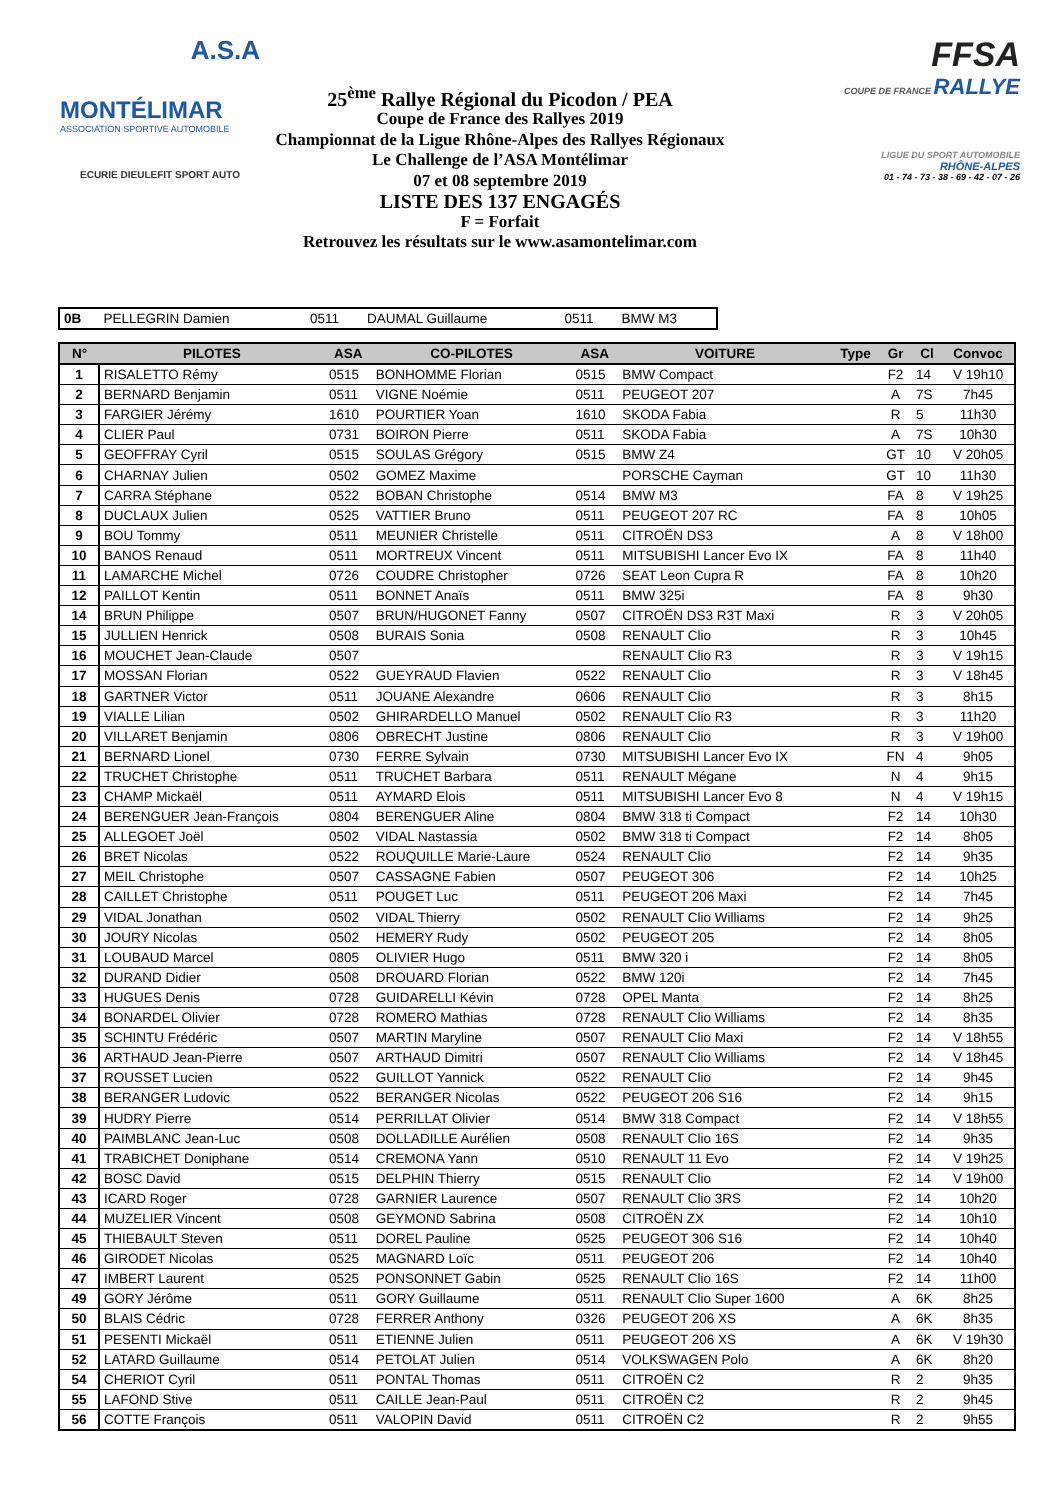A.S.A
MONTÉLIMAR
ASSOCIATION SPORTIVE AUTOMOBILE
ECURIE DIEULEFIT SPORT AUTO
25<sup>ème</sup> Rallye Régional du Picodon / PEA
Coupe de France des Rallyes 2019
Championnat de la Ligue Rhône-Alpes des Rallyes Régionaux
Le Challenge de l’ASA Montélimar
07 et 08 septembre 2019
LISTE DES 137 ENGAGÉS
F = Forfait
Retrouvez les résultats sur le www.asamontelimar.com
FFSA
COUPE DE FRANCE RALLYE
LIGUE DU SPORT AUTOMOBILE
RHÔNE-ALPES
01 - 74 - 73 - 38 - 69 - 42 - 07 - 26
| 0B | PELLEGRIN Damien | 0511 | DAUMAL Guillaume | 0511 | BMW M3 |
| N° | PILOTES | ASA | CO-PILOTES | ASA | VOITURE | Type | Gr | Cl | Convoc |
| --- | --- | --- | --- | --- | --- | --- | --- | --- | --- |
| 1 | RISALETTO Rémy | 0515 | BONHOMME Florian | 0515 | BMW Compact | | F2 | 14 | V 19h10 |
| 2 | BERNARD Benjamin | 0511 | VIGNE Noémie | 0511 | PEUGEOT 207 | | A | 7S | 7h45 |
| 3 | FARGIER Jérémy | 1610 | POURTIER Yoan | 1610 | SKODA Fabia | | R | 5 | 11h30 |
| 4 | CLIER Paul | 0731 | BOIRON Pierre | 0511 | SKODA Fabia | | A | 7S | 10h30 |
| 5 | GEOFFRAY Cyril | 0515 | SOULAS Grégory | 0515 | BMW Z4 | | GT | 10 | V 20h05 |
| 6 | CHARNAY Julien | 0502 | GOMEZ Maxime | | PORSCHE Cayman | | GT | 10 | 11h30 |
| 7 | CARRA Stéphane | 0522 | BOBAN Christophe | 0514 | BMW M3 | | FA | 8 | V 19h25 |
| 8 | DUCLAUX Julien | 0525 | VATTIER Bruno | 0511 | PEUGEOT 207 RC | | FA | 8 | 10h05 |
| 9 | BOU Tommy | 0511 | MEUNIER Christelle | 0511 | CITROËN DS3 | | A | 8 | V 18h00 |
| 10 | BANOS Renaud | 0511 | MORTREUX Vincent | 0511 | MITSUBISHI Lancer Evo IX | | FA | 8 | 11h40 |
| 11 | LAMARCHE Michel | 0726 | COUDRE Christopher | 0726 | SEAT Leon Cupra R | | FA | 8 | 10h20 |
| 12 | PAILLOT Kentin | 0511 | BONNET Anaïs | 0511 | BMW 325i | | FA | 8 | 9h30 |
| 14 | BRUN Philippe | 0507 | BRUN/HUGONET Fanny | 0507 | CITROËN DS3 R3T Maxi | | R | 3 | V 20h05 |
| 15 | JULLIEN Henrick | 0508 | BURAIS Sonia | 0508 | RENAULT Clio | | R | 3 | 10h45 |
| 16 | MOUCHET Jean-Claude | 0507 | | | RENAULT Clio R3 | | R | 3 | V 19h15 |
| 17 | MOSSAN Florian | 0522 | GUEYRAUD Flavien | 0522 | RENAULT Clio | | R | 3 | V 18h45 |
| 18 | GARTNER Victor | 0511 | JOUANE Alexandre | 0606 | RENAULT Clio | | R | 3 | 8h15 |
| 19 | VIALLE Lilian | 0502 | GHIRARDELLO Manuel | 0502 | RENAULT Clio R3 | | R | 3 | 11h20 |
| 20 | VILLARET Benjamin | 0806 | OBRECHT Justine | 0806 | RENAULT Clio | | R | 3 | V 19h00 |
| 21 | BERNARD Lionel | 0730 | FERRE Sylvain | 0730 | MITSUBISHI Lancer Evo IX | | FN | 4 | 9h05 |
| 22 | TRUCHET Christophe | 0511 | TRUCHET Barbara | 0511 | RENAULT Mégane | | N | 4 | 9h15 |
| 23 | CHAMP Mickaël | 0511 | AYMARD Elois | 0511 | MITSUBISHI Lancer Evo 8 | | N | 4 | V 19h15 |
| 24 | BERENGUER Jean-François | 0804 | BERENGUER Aline | 0804 | BMW 318 ti Compact | | F2 | 14 | 10h30 |
| 25 | ALLEGOET Joël | 0502 | VIDAL Nastassia | 0502 | BMW 318 ti Compact | | F2 | 14 | 8h05 |
| 26 | BRET Nicolas | 0522 | ROUQUILLE Marie-Laure | 0524 | RENAULT Clio | | F2 | 14 | 9h35 |
| 27 | MEIL Christophe | 0507 | CASSAGNE Fabien | 0507 | PEUGEOT 306 | | F2 | 14 | 10h25 |
| 28 | CAILLET Christophe | 0511 | POUGET Luc | 0511 | PEUGEOT 206 Maxi | | F2 | 14 | 7h45 |
| 29 | VIDAL Jonathan | 0502 | VIDAL Thierry | 0502 | RENAULT Clio Williams | | F2 | 14 | 9h25 |
| 30 | JOURY Nicolas | 0502 | HEMERY Rudy | 0502 | PEUGEOT 205 | | F2 | 14 | 8h05 |
| 31 | LOUBAUD Marcel | 0805 | OLIVIER Hugo | 0511 | BMW 320 i | | F2 | 14 | 8h05 |
| 32 | DURAND Didier | 0508 | DROUARD Florian | 0522 | BMW 120i | | F2 | 14 | 7h45 |
| 33 | HUGUES Denis | 0728 | GUIDARELLI Kévin | 0728 | OPEL Manta | | F2 | 14 | 8h25 |
| 34 | BONARDEL Olivier | 0728 | ROMERO Mathias | 0728 | RENAULT Clio Williams | | F2 | 14 | 8h35 |
| 35 | SCHINTU Frédéric | 0507 | MARTIN Maryline | 0507 | RENAULT Clio Maxi | | F2 | 14 | V 18h55 |
| 36 | ARTHAUD Jean-Pierre | 0507 | ARTHAUD Dimitri | 0507 | RENAULT Clio Williams | | F2 | 14 | V 18h45 |
| 37 | ROUSSET Lucien | 0522 | GUILLOT Yannick | 0522 | RENAULT Clio | | F2 | 14 | 9h45 |
| 38 | BERANGER Ludovic | 0522 | BERANGER Nicolas | 0522 | PEUGEOT 206 S16 | | F2 | 14 | 9h15 |
| 39 | HUDRY Pierre | 0514 | PERRILLAT Olivier | 0514 | BMW 318 Compact | | F2 | 14 | V 18h55 |
| 40 | PAIMBLANC Jean-Luc | 0508 | DOLLADILLE Aurélien | 0508 | RENAULT Clio 16S | | F2 | 14 | 9h35 |
| 41 | TRABICHET Doniphane | 0514 | CREMONA Yann | 0510 | RENAULT 11 Evo | | F2 | 14 | V 19h25 |
| 42 | BOSC David | 0515 | DELPHIN Thierry | 0515 | RENAULT Clio | | F2 | 14 | V 19h00 |
| 43 | ICARD Roger | 0728 | GARNIER Laurence | 0507 | RENAULT Clio 3RS | | F2 | 14 | 10h20 |
| 44 | MUZELIER Vincent | 0508 | GEYMOND Sabrina | 0508 | CITROËN ZX | | F2 | 14 | 10h10 |
| 45 | THIEBAULT Steven | 0511 | DOREL Pauline | 0525 | PEUGEOT 306 S16 | | F2 | 14 | 10h40 |
| 46 | GIRODET Nicolas | 0525 | MAGNARD Loïc | 0511 | PEUGEOT 206 | | F2 | 14 | 10h40 |
| 47 | IMBERT Laurent | 0525 | PONSONNET Gabin | 0525 | RENAULT Clio 16S | | F2 | 14 | 11h00 |
| 49 | GORY Jérôme | 0511 | GORY Guillaume | 0511 | RENAULT Clio Super 1600 | | A | 6K | 8h25 |
| 50 | BLAIS Cédric | 0728 | FERRER Anthony | 0326 | PEUGEOT 206 XS | | A | 6K | 8h35 |
| 51 | PESENTI Mickaël | 0511 | ETIENNE Julien | 0511 | PEUGEOT 206 XS | | A | 6K | V 19h30 |
| 52 | LATARD Guillaume | 0514 | PETOLAT Julien | 0514 | VOLKSWAGEN Polo | | A | 6K | 8h20 |
| 54 | CHERIOT Cyril | 0511 | PONTAL Thomas | 0511 | CITROËN C2 | | R | 2 | 9h35 |
| 55 | LAFOND Stive | 0511 | CAILLE Jean-Paul | 0511 | CITROËN C2 | | R | 2 | 9h45 |
| 56 | COTTE François | 0511 | VALOPIN David | 0511 | CITROËN C2 | | R | 2 | 9h55 |